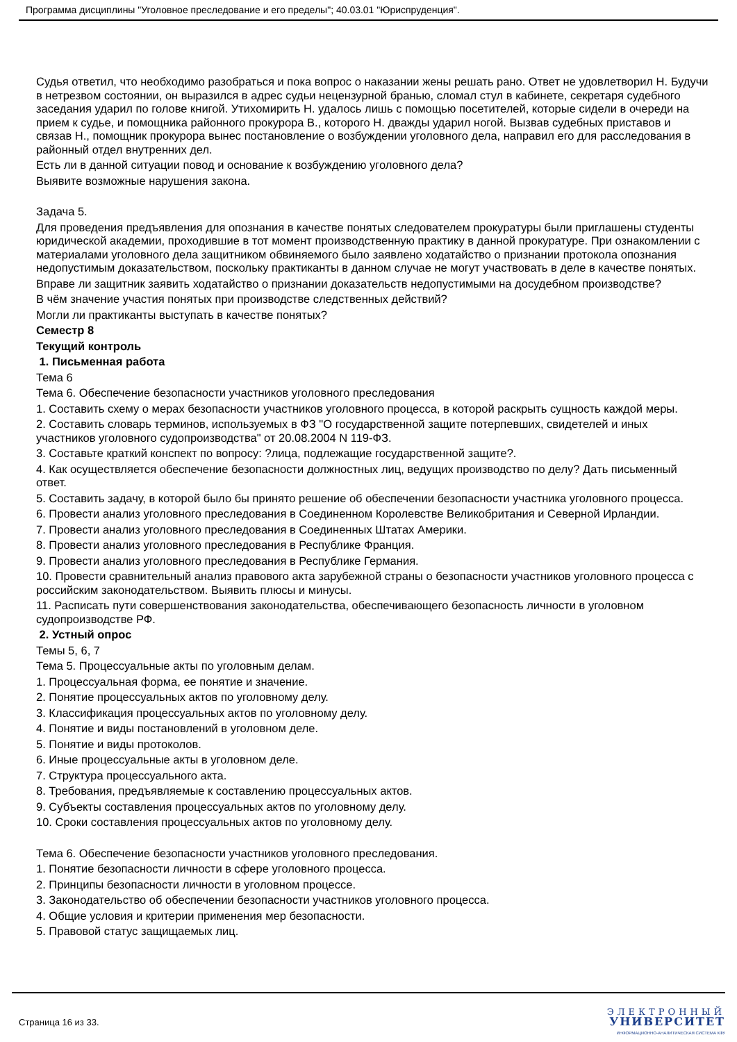Программа дисциплины "Уголовное преследование и его пределы"; 40.03.01 "Юриспруденция".
Судья ответил, что необходимо разобраться и пока вопрос о наказании жены решать рано. Ответ не удовлетворил Н. Будучи в нетрезвом состоянии, он выразился в адрес судьи нецензурной бранью, сломал стул в кабинете, секретаря судебного заседания ударил по голове книгой. Утихомирить Н. удалось лишь с помощью посетителей, которые сидели в очереди на прием к судье, и помощника районного прокурора В., которого Н. дважды ударил ногой. Вызвав судебных приставов и связав Н., помощник прокурора вынес постановление о возбуждении уголовного дела, направил его для расследования в районный отдел внутренних дел.
Есть ли в данной ситуации повод и основание к возбуждению уголовного дела?
Выявите возможные нарушения закона.
Задача 5.
Для проведения предъявления для опознания в качестве понятых следователем прокуратуры были приглашены студенты юридической академии, проходившие в тот момент производственную практику в данной прокуратуре. При ознакомлении с материалами уголовного дела защитником обвиняемого было заявлено ходатайство о признании протокола опознания недопустимым доказательством, поскольку практиканты в данном случае не могут участвовать в деле в качестве понятых.
Вправе ли защитник заявить ходатайство о признании доказательств недопустимыми на досудебном производстве?
В чём значение участия понятых при производстве следственных действий?
Могли ли практиканты выступать в качестве понятых?
Семестр 8
Текущий контроль
1. Письменная работа
Тема 6
Тема 6. Обеспечение безопасности участников уголовного преследования
1. Составить схему о мерах безопасности участников уголовного процесса, в которой раскрыть сущность каждой меры.
2. Составить словарь терминов, используемых в ФЗ "О государственной защите потерпевших, свидетелей и иных участников уголовного судопроизводства" от 20.08.2004 N 119-ФЗ.
3. Составьте краткий конспект по вопросу: ?лица, подлежащие государственной защите?.
4. Как осуществляется обеспечение безопасности должностных лиц, ведущих производство по делу? Дать письменный ответ.
5. Составить задачу, в которой было бы принято решение об обеспечении безопасности участника уголовного процесса.
6. Провести анализ уголовного преследования в Соединенном Королевстве Великобритания и Северной Ирландии.
7. Провести анализ уголовного преследования в Соединенных Штатах Америки.
8. Провести анализ уголовного преследования в Республике Франция.
9. Провести анализ уголовного преследования в Республике Германия.
10. Провести сравнительный анализ правового акта зарубежной страны о безопасности участников уголовного процесса с российским законодательством. Выявить плюсы и минусы.
11. Расписать пути совершенствования законодательства, обеспечивающего безопасность личности в уголовном судопроизводстве РФ.
2. Устный опрос
Темы 5, 6, 7
Тема 5. Процессуальные акты по уголовным делам.
1. Процессуальная форма, ее понятие и значение.
2. Понятие процессуальных актов по уголовному делу.
3. Классификация процессуальных актов по уголовному делу.
4. Понятие и виды постановлений в уголовном деле.
5. Понятие и виды протоколов.
6. Иные процессуальные акты в уголовном деле.
7. Структура процессуального акта.
8. Требования, предъявляемые к составлению процессуальных актов.
9. Субъекты составления процессуальных актов по уголовному делу.
10. Сроки составления процессуальных актов по уголовному делу.
Тема 6. Обеспечение безопасности участников уголовного преследования.
1. Понятие безопасности личности в сфере уголовного процесса.
2. Принципы безопасности личности в уголовном процессе.
3. Законодательство об обеспечении безопасности участников уголовного процесса.
4. Общие условия и критерии применения мер безопасности.
5. Правовой статус защищаемых лиц.
Страница 16 из 33.
ЭЛЕКТРОННЫЙ
УНИВЕРСИТЕТ
ИНФОРМАЦИОННО-АНАЛИТИЧЕСКАЯ СИСТЕМА КФУ